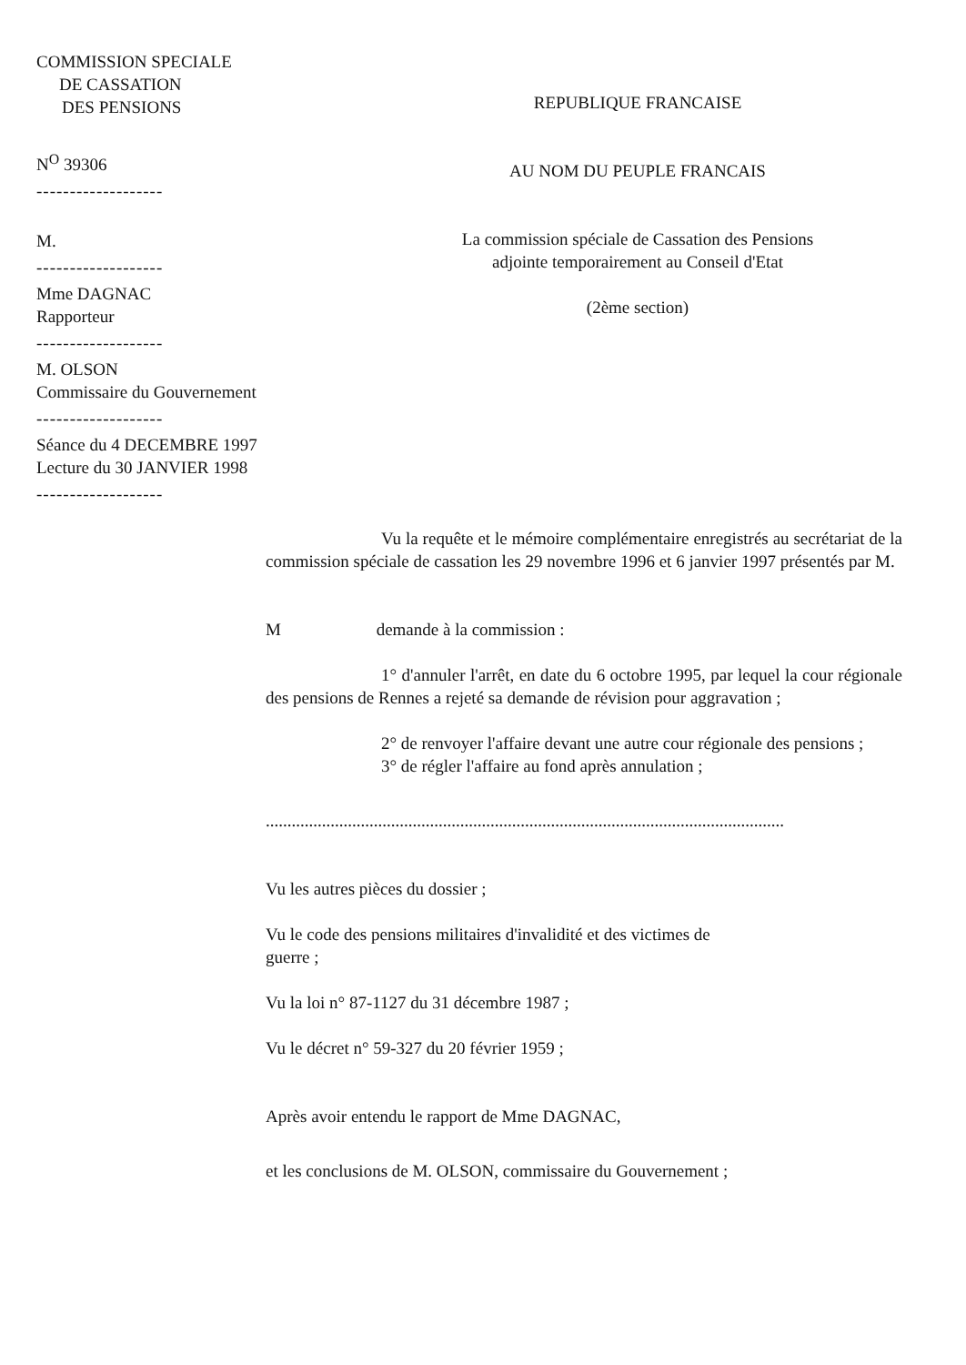COMMISSION SPECIALE
DE CASSATION
DES PENSIONS
N<sup>O</sup> 39306
-------------------
M.
-------------------
Mme DAGNAC
Rapporteur
-------------------
M. OLSON
Commissaire du Gouvernement
-------------------
Séance du 4 DECEMBRE 1997
Lecture du 30 JANVIER 1998
-------------------
REPUBLIQUE FRANCAISE
AU NOM DU PEUPLE FRANCAIS
La commission spéciale de Cassation des Pensions
adjointe temporairement au Conseil d'Etat
(2ème section)
Vu la requête et le mémoire complémentaire enregistrés au secrétariat de la commission spéciale de cassation les 29 novembre 1996 et 6 janvier 1997 présentés par M.
M demande à la commission :
1° d'annuler l'arrêt, en date du 6 octobre 1995, par lequel la cour régionale des pensions de Rennes a rejeté sa demande de révision pour aggravation ;
2° de renvoyer l'affaire devant une autre cour régionale des pensions ;
3° de régler l'affaire au fond après annulation ;
........................................................................................................................
Vu les autres pièces du dossier ;
Vu le code des pensions militaires d'invalidité et des victimes de
guerre ;
Vu la loi n° 87-1127 du 31 décembre 1987 ;
Vu le décret n° 59-327 du 20 février 1959 ;
Après avoir entendu le rapport de Mme DAGNAC,
et les conclusions de M. OLSON, commissaire du Gouvernement ;